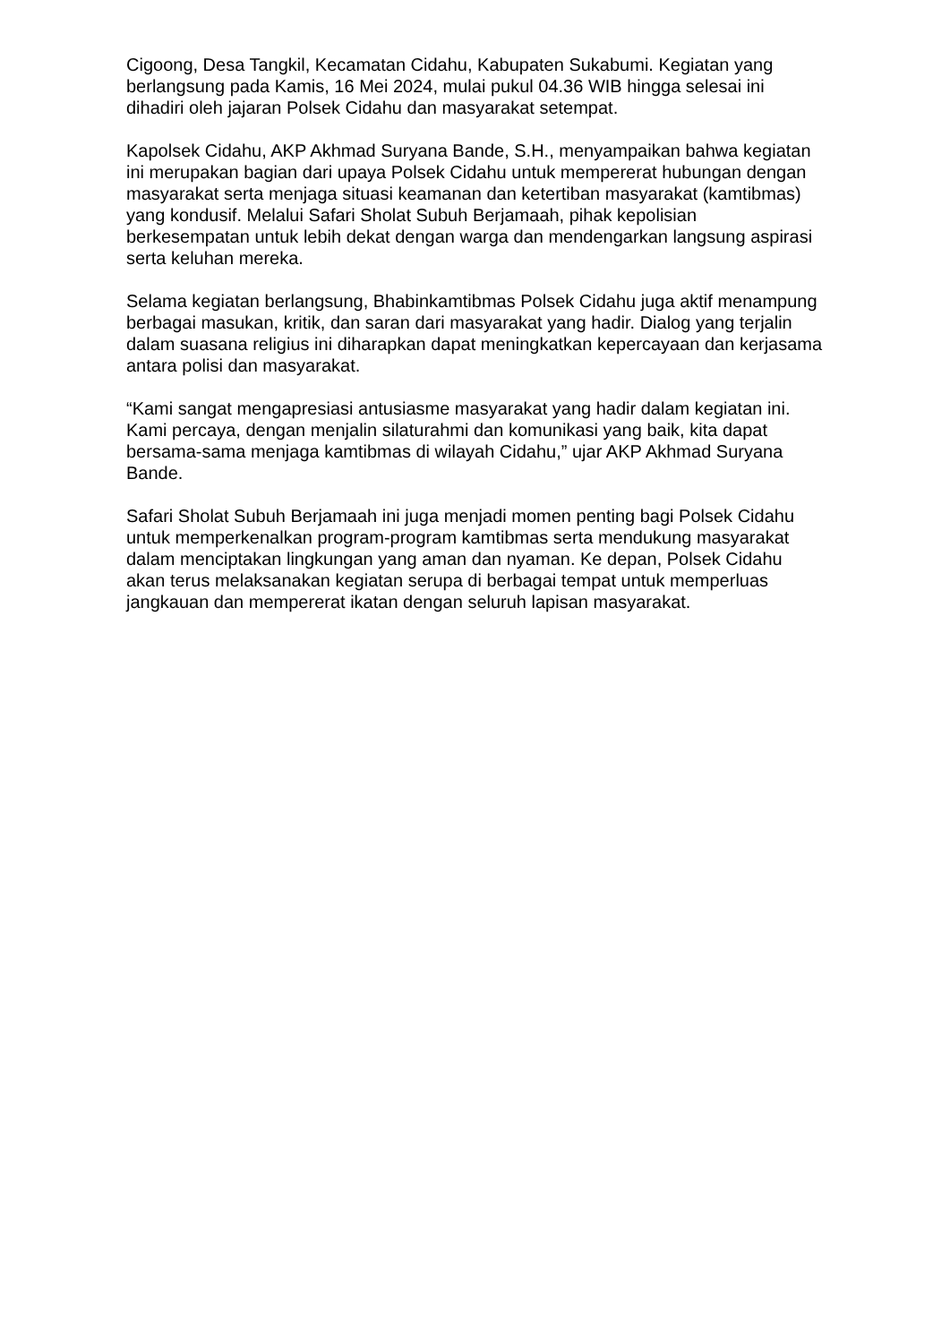Cigoong, Desa Tangkil, Kecamatan Cidahu, Kabupaten Sukabumi. Kegiatan yang berlangsung pada Kamis, 16 Mei 2024, mulai pukul 04.36 WIB hingga selesai ini dihadiri oleh jajaran Polsek Cidahu dan masyarakat setempat.
Kapolsek Cidahu, AKP Akhmad Suryana Bande, S.H., menyampaikan bahwa kegiatan ini merupakan bagian dari upaya Polsek Cidahu untuk mempererat hubungan dengan masyarakat serta menjaga situasi keamanan dan ketertiban masyarakat (kamtibmas) yang kondusif. Melalui Safari Sholat Subuh Berjamaah, pihak kepolisian berkesempatan untuk lebih dekat dengan warga dan mendengarkan langsung aspirasi serta keluhan mereka.
Selama kegiatan berlangsung, Bhabinkamtibmas Polsek Cidahu juga aktif menampung berbagai masukan, kritik, dan saran dari masyarakat yang hadir. Dialog yang terjalin dalam suasana religius ini diharapkan dapat meningkatkan kepercayaan dan kerjasama antara polisi dan masyarakat.
“Kami sangat mengapresiasi antusiasme masyarakat yang hadir dalam kegiatan ini. Kami percaya, dengan menjalin silaturahmi dan komunikasi yang baik, kita dapat bersama-sama menjaga kamtibmas di wilayah Cidahu,” ujar AKP Akhmad Suryana Bande.
Safari Sholat Subuh Berjamaah ini juga menjadi momen penting bagi Polsek Cidahu untuk memperkenalkan program-program kamtibmas serta mendukung masyarakat dalam menciptakan lingkungan yang aman dan nyaman. Ke depan, Polsek Cidahu akan terus melaksanakan kegiatan serupa di berbagai tempat untuk memperluas jangkauan dan mempererat ikatan dengan seluruh lapisan masyarakat.